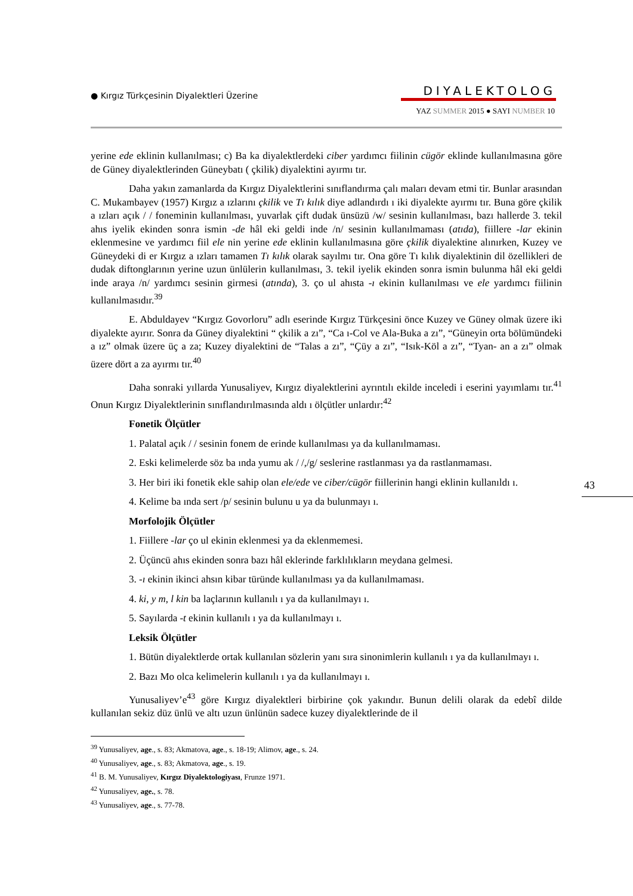● Kırgız Türkçesinin Diyalektleri Üzerine
DIYALEKTOLOG
YAZ SUMMER 2015 ● SAYI NUMBER 10
43
yerine ede eklinin kullanılması; c) Ba ka diyalektlerdeki ciber yardımcı fiilinin cügör eklinde kullanılmasına göre de Güney diyalektlerinden Güneybatı ( çkilik) diyalektini ayırmı tır.
Daha yakın zamanlarda da Kırgız Diyalektlerini sınıflandırma çalı maları devam etmi tir. Bunlar arasından C. Mukambayev (1957) Kırgız a ızlarını çkilik ve Tı kılık diye adlandırdı ı iki diyalekte ayırmı tır. Buna göre çkilik a ızları açık / / foneminin kullanılması, yuvarlak çift dudak ünsüzü /w/ sesinin kullanılması, bazı hallerde 3. tekil ahıs iyelik ekinden sonra ismin -de hâl eki geldi inde /n/ sesinin kullanılmaması (atıda), fiillere -lar ekinin eklenmesine ve yardımcı fiil ele nin yerine ede eklinin kullanılmasına göre çkilik diyalektine alınırken, Kuzey ve Güneydeki di er Kırgız a ızları tamamen Tı kılık olarak sayılmı tır. Ona göre Tı kılık diyalektinin dil özellikleri de dudak diftonglarının yerine uzun ünlülerin kullanılması, 3. tekil iyelik ekinden sonra ismin bulunma hâl eki geldi inde araya /n/ yardımcı sesinin girmesi (atında), 3. ço ul ahısta -ı ekinin kullanılması ve ele yardımcı fiilinin kullanılmasıdır.<sup>39</sup>
E. Abduldayev “Kırgız Govorloru” adlı eserinde Kırgız Türkçesini önce Kuzey ve Güney olmak üzere iki diyalekte ayırır. Sonra da Güney diyalektini “ çkilik a zı”, “Ca ı-Col ve Ala-Buka a zı”, “Güneyin orta bölümündeki a ız” olmak üzere üç a za; Kuzey diyalektini de “Talas a zı”, “Çüy a zı”, “Isık-Köl a zı”, “Tyan- an a zı” olmak üzere dört a za ayırmı tır.<sup>40</sup>
Daha sonraki yıllarda Yunusaliyev, Kırgız diyalektlerini ayrıntılı ekilde inceledi i eserini yayımlamı tır.<sup>41</sup> Onun Kırgız Diyalektlerinin sınıflandırılmasında aldı ı ölçütler unlardır:<sup>42</sup>
Fonetik Ölçütler
1. Palatal açık / / sesinin fonem de erinde kullanılması ya da kullanılmaması.
2. Eski kelimelerde söz ba ında yumu ak / /,/g/ seslerine rastlanması ya da rastlanmaması.
3. Her biri iki fonetik ekle sahip olan ele/ede ve ciber/cügör fiillerinin hangi eklinin kullanıldı ı.
4. Kelime ba ında sert /p/ sesinin bulunu u ya da bulunmayı ı.
Morfolojik Ölçütler
1. Fiillere -lar ço ul ekinin eklenmesi ya da eklenmemesi.
2. Üçüncü ahıs ekinden sonra bazı hâl eklerinde farklılıkların meydana gelmesi.
3. -ı ekinin ikinci ahsın kibar türünde kullanılması ya da kullanılmaması.
4. ki, y m, l kin ba laçlarının kullanılı ı ya da kullanılmayı ı.
5. Sayılarda -t ekinin kullanılı ı ya da kullanılmayı ı.
Leksik Ölçütler
1. Bütün diyalektlerde ortak kullanılan sözlerin yanı sıra sinonimlerin kullanılı ı ya da kullanılmayı ı.
2. Bazı Mo olca kelimelerin kullanılı ı ya da kullanılmayı ı.
Yunusaliyev’e<sup>43</sup> göre Kırgız diyalektleri birbirine çok yakındır. Bunun delili olarak da edebî dilde kullanılan sekiz düz ünlü ve altı uzun ünlünün sadece kuzey diyalektlerinde de il
<sup>39</sup> Yunusaliyev, age., s. 83; Akmatova, age., s. 18-19; Alimov, age., s. 24.
<sup>40</sup> Yunusaliyev, age., s. 83; Akmatova, age., s. 19.
<sup>41</sup> B. M. Yunusaliyev, Kırgız Diyalektologiyası, Frunze 1971.
<sup>42</sup> Yunusaliyev, age., s. 78.
<sup>43</sup> Yunusaliyev, age., s. 77-78.